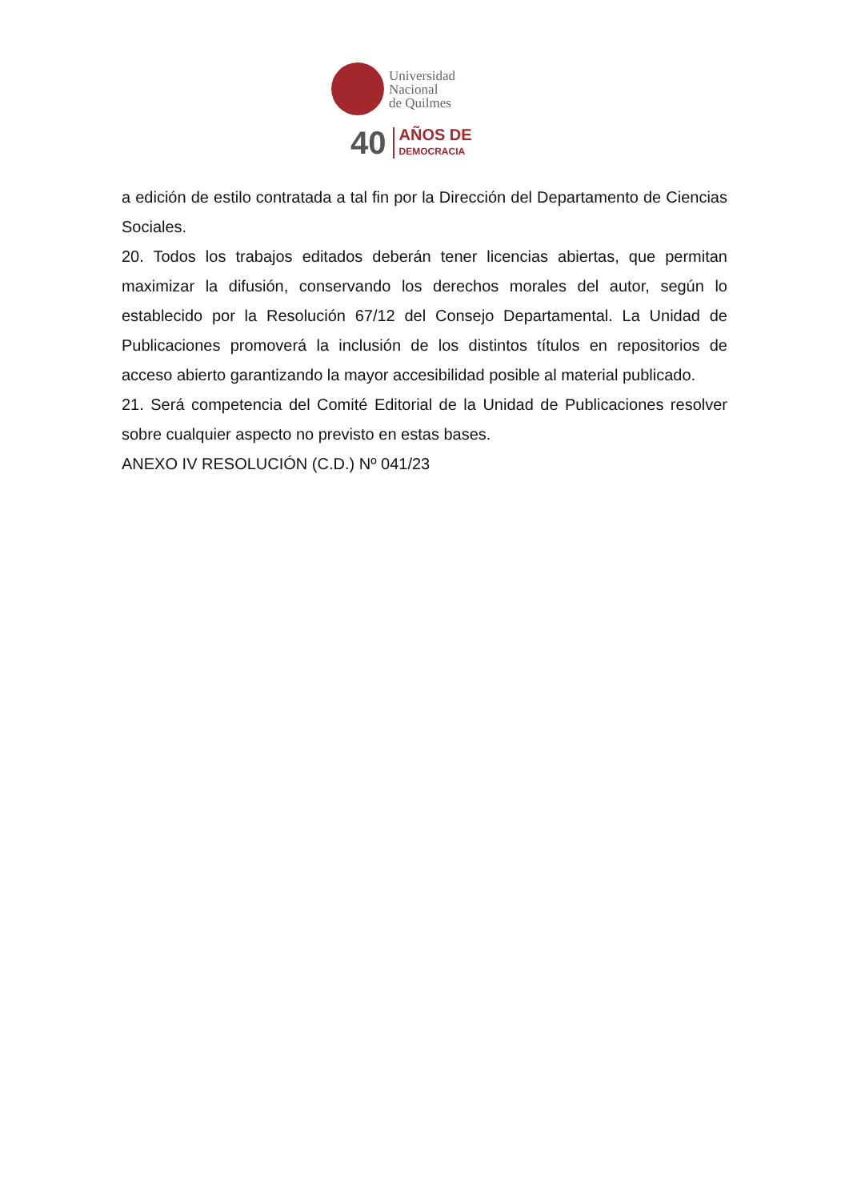Universidad
Nacional
de Quilmes
40
AÑOS DE
DEMOCRACIA
a edición de estilo contratada a tal fin por la Dirección del Departamento de Ciencias Sociales.
20. Todos los trabajos editados deberán tener licencias abiertas, que permitan maximizar la difusión, conservando los derechos morales del autor, según lo establecido por la Resolución 67/12 del Consejo Departamental. La Unidad de Publicaciones promoverá la inclusión de los distintos títulos en repositorios de acceso abierto garantizando la mayor accesibilidad posible al material publicado.
21. Será competencia del Comité Editorial de la Unidad de Publicaciones resolver sobre cualquier aspecto no previsto en estas bases.
ANEXO IV RESOLUCIÓN (C.D.) Nº 041/23